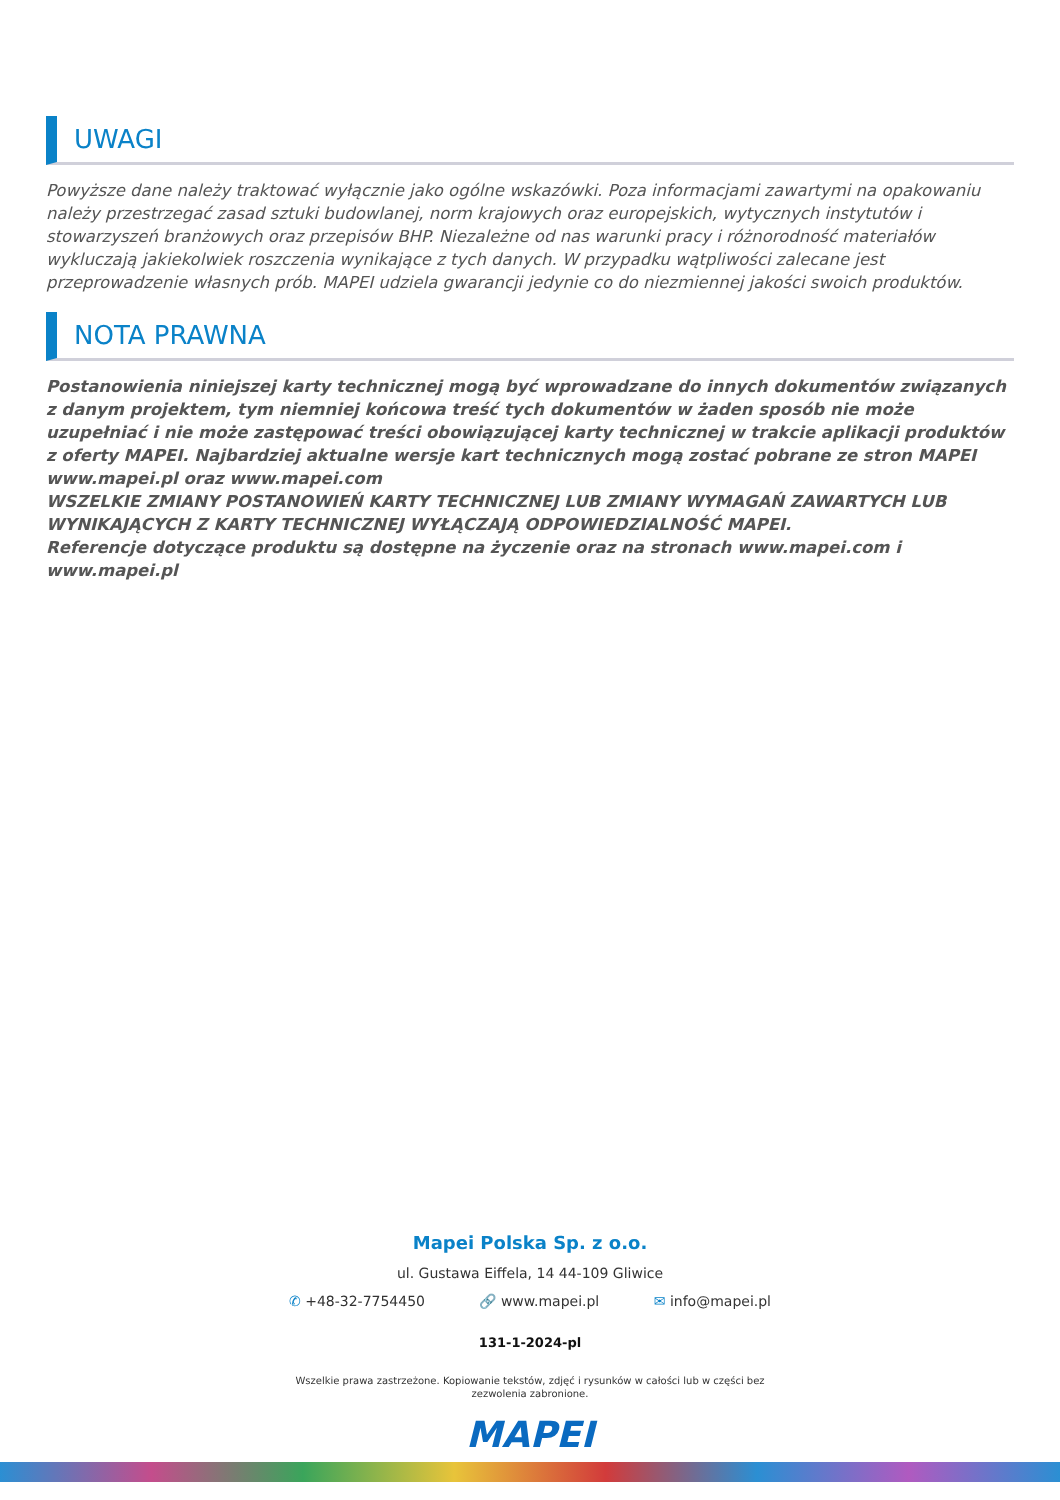UWAGI
Powyższe dane należy traktować wyłącznie jako ogólne wskazówki. Poza informacjami zawartymi na opakowaniu należy przestrzegać zasad sztuki budowlanej, norm krajowych oraz europejskich, wytycznych instytutów i stowarzyszeń branżowych oraz przepisów BHP. Niezależne od nas warunki pracy i różnorodność materiałów wykluczają jakiekolwiek roszczenia wynikające z tych danych. W przypadku wątpliwości zalecane jest przeprowadzenie własnych prób. MAPEI udziela gwarancji jedynie co do niezmiennej jakości swoich produktów.
NOTA PRAWNA
Postanowienia niniejszej karty technicznej mogą być wprowadzane do innych dokumentów związanych z danym projektem, tym niemniej końcowa treść tych dokumentów w żaden sposób nie może uzupełniać i nie może zastępować treści obowiązującej karty technicznej w trakcie aplikacji produktów z oferty MAPEI. Najbardziej aktualne wersje kart technicznych mogą zostać pobrane ze stron MAPEI www.mapei.pl oraz www.mapei.com
WSZELKIE ZMIANY POSTANOWIEŃ KARTY TECHNICZNEJ LUB ZMIANY WYMAGAŃ ZAWARTYCH LUB WYNIKAJĄCYCH Z KARTY TECHNICZNEJ WYŁĄCZAJĄ ODPOWIEDZIALNOŚĆ MAPEI.
Referencje dotyczące produktu są dostępne na życzenie oraz na stronach www.mapei.com i www.mapei.pl
Mapei Polska Sp. z o.o.
ul. Gustawa Eiffela, 14 44-109 Gliwice
✆ +48-32-7754450 🔗 www.mapei.pl ✉ info@mapei.pl
131-1-2024-pl
Wszelkie prawa zastrzeżone. Kopiowanie tekstów, zdjęć i rysunków w całości lub w części bez
zezwolenia zabronione.
MAPEI